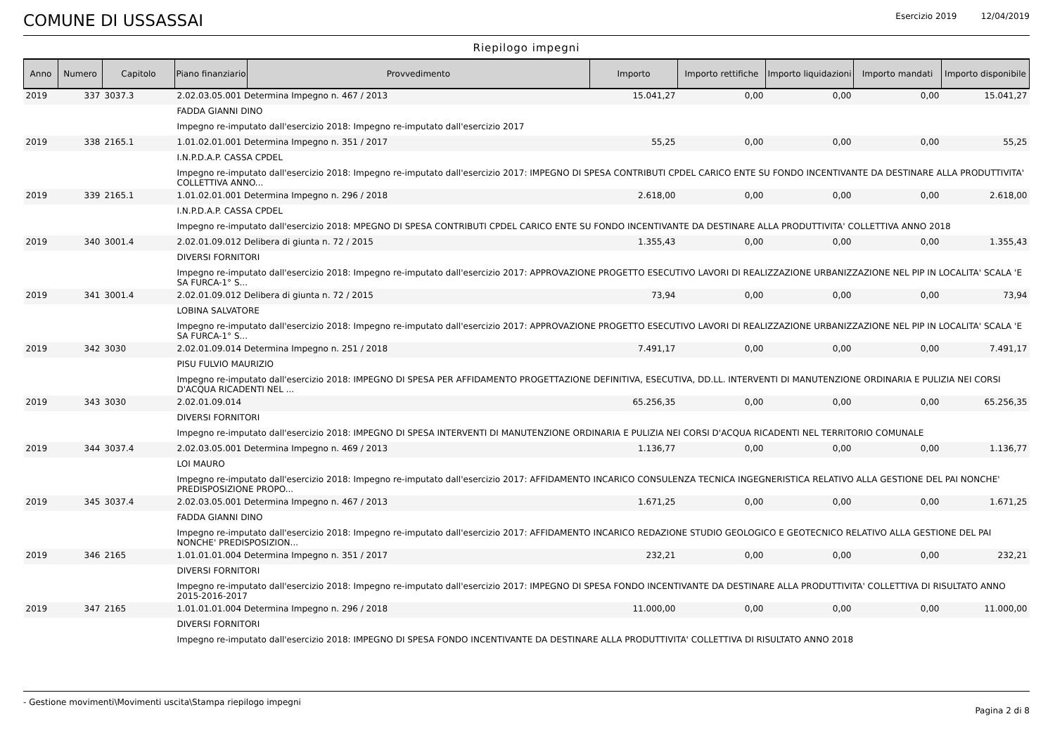COMUNE DI USSASSAI
Esercizio 2019 12/04/2019
Riepilogo impegni
| Anno | Numero | Capitolo | Piano finanziario | Provvedimento | Importo | Importo rettifiche | Importo liquidazioni | Importo mandati | Importo disponibile |
| --- | --- | --- | --- | --- | --- | --- | --- | --- | --- |
| 2019 | 337 | 3037.3 | 2.02.03.05.001 Determina Impegno n. 467 / 2013 | | 15.041,27 | 0,00 | 0,00 | 0,00 | 15.041,27 |
| | | | FADDA GIANNI DINO | | | | | | |
| | | | Impegno re-imputato dall'esercizio 2018: Impegno re-imputato dall'esercizio 2017 | | | | | | |
| 2019 | 338 | 2165.1 | 1.01.02.01.001 Determina Impegno n. 351 / 2017 | | 55,25 | 0,00 | 0,00 | 0,00 | 55,25 |
| | | | I.N.P.D.A.P. CASSA CPDEL | | | | | | |
| | | | Impegno re-imputato dall'esercizio 2018: Impegno re-imputato dall'esercizio 2017: IMPEGNO DI SPESA CONTRIBUTI CPDEL CARICO ENTE SU FONDO INCENTIVANTE DA DESTINARE ALLA PRODUTTIVITA' COLLETTIVA ANNO... | | | | | | |
| 2019 | 339 | 2165.1 | 1.01.02.01.001 Determina Impegno n. 296 / 2018 | | 2.618,00 | 0,00 | 0,00 | 0,00 | 2.618,00 |
| | | | I.N.P.D.A.P. CASSA CPDEL | | | | | | |
| | | | Impegno re-imputato dall'esercizio 2018: MPEGNO DI SPESA CONTRIBUTI CPDEL CARICO ENTE SU FONDO INCENTIVANTE DA DESTINARE ALLA PRODUTTIVITA' COLLETTIVA ANNO 2018 | | | | | | |
| 2019 | 340 | 3001.4 | 2.02.01.09.012 Delibera di giunta n. 72 / 2015 | | 1.355,43 | 0,00 | 0,00 | 0,00 | 1.355,43 |
| | | | DIVERSI FORNITORI | | | | | | |
| | | | Impegno re-imputato dall'esercizio 2018: Impegno re-imputato dall'esercizio 2017: APPROVAZIONE PROGETTO ESECUTIVO LAVORI DI REALIZZAZIONE URBANIZZAZIONE NEL PIP IN LOCALITA' SCALA 'E SA FURCA-1° S... | | | | | | |
| 2019 | 341 | 3001.4 | 2.02.01.09.012 Delibera di giunta n. 72 / 2015 | | 73,94 | 0,00 | 0,00 | 0,00 | 73,94 |
| | | | LOBINA SALVATORE | | | | | | |
| | | | Impegno re-imputato dall'esercizio 2018: Impegno re-imputato dall'esercizio 2017: APPROVAZIONE PROGETTO ESECUTIVO LAVORI DI REALIZZAZIONE URBANIZZAZIONE NEL PIP IN LOCALITA' SCALA 'E SA FURCA-1° S... | | | | | | |
| 2019 | 342 | 3030 | 2.02.01.09.014 Determina Impegno n. 251 / 2018 | | 7.491,17 | 0,00 | 0,00 | 0,00 | 7.491,17 |
| | | | PISU FULVIO MAURIZIO | | | | | | |
| | | | Impegno re-imputato dall'esercizio 2018: IMPEGNO DI SPESA PER AFFIDAMENTO PROGETTAZIONE DEFINITIVA, ESECUTIVA, DD.LL. INTERVENTI DI MANUTENZIONE ORDINARIA E PULIZIA NEI CORSI D'ACQUA RICADENTI NEL ... | | | | | | |
| 2019 | 343 | 3030 | 2.02.01.09.014 | | 65.256,35 | 0,00 | 0,00 | 0,00 | 65.256,35 |
| | | | DIVERSI FORNITORI | | | | | | |
| | | | Impegno re-imputato dall'esercizio 2018: IMPEGNO DI SPESA INTERVENTI DI MANUTENZIONE ORDINARIA E PULIZIA NEI CORSI D'ACQUA RICADENTI NEL TERRITORIO COMUNALE | | | | | | |
| 2019 | 344 | 3037.4 | 2.02.03.05.001 Determina Impegno n. 469 / 2013 | | 1.136,77 | 0,00 | 0,00 | 0,00 | 1.136,77 |
| | | | LOI MAURO | | | | | | |
| | | | Impegno re-imputato dall'esercizio 2018: Impegno re-imputato dall'esercizio 2017: AFFIDAMENTO INCARICO CONSULENZA TECNICA INGEGNERISTICA RELATIVO ALLA GESTIONE DEL PAI NONCHE' PREDISPOSIZIONE PROPO... | | | | | | |
| 2019 | 345 | 3037.4 | 2.02.03.05.001 Determina Impegno n. 467 / 2013 | | 1.671,25 | 0,00 | 0,00 | 0,00 | 1.671,25 |
| | | | FADDA GIANNI DINO | | | | | | |
| | | | Impegno re-imputato dall'esercizio 2018: Impegno re-imputato dall'esercizio 2017: AFFIDAMENTO INCARICO REDAZIONE STUDIO GEOLOGICO E GEOTECNICO RELATIVO ALLA GESTIONE DEL PAI NONCHE' PREDISPOSIZION... | | | | | | |
| 2019 | 346 | 2165 | 1.01.01.01.004 Determina Impegno n. 351 / 2017 | | 232,21 | 0,00 | 0,00 | 0,00 | 232,21 |
| | | | DIVERSI FORNITORI | | | | | | |
| | | | Impegno re-imputato dall'esercizio 2018: Impegno re-imputato dall'esercizio 2017: IMPEGNO DI SPESA FONDO INCENTIVANTE DA DESTINARE ALLA PRODUTTIVITA' COLLETTIVA DI RISULTATO ANNO 2015-2016-2017 | | | | | | |
| 2019 | 347 | 2165 | 1.01.01.01.004 Determina Impegno n. 296 / 2018 | | 11.000,00 | 0,00 | 0,00 | 0,00 | 11.000,00 |
| | | | DIVERSI FORNITORI | | | | | | |
| | | | Impegno re-imputato dall'esercizio 2018: IMPEGNO DI SPESA FONDO INCENTIVANTE DA DESTINARE ALLA PRODUTTIVITA' COLLETTIVA DI RISULTATO ANNO 2018 | | | | | | |
- Gestione movimenti\Movimenti uscita\Stampa riepilogo impegni
Pagina 2 di 8